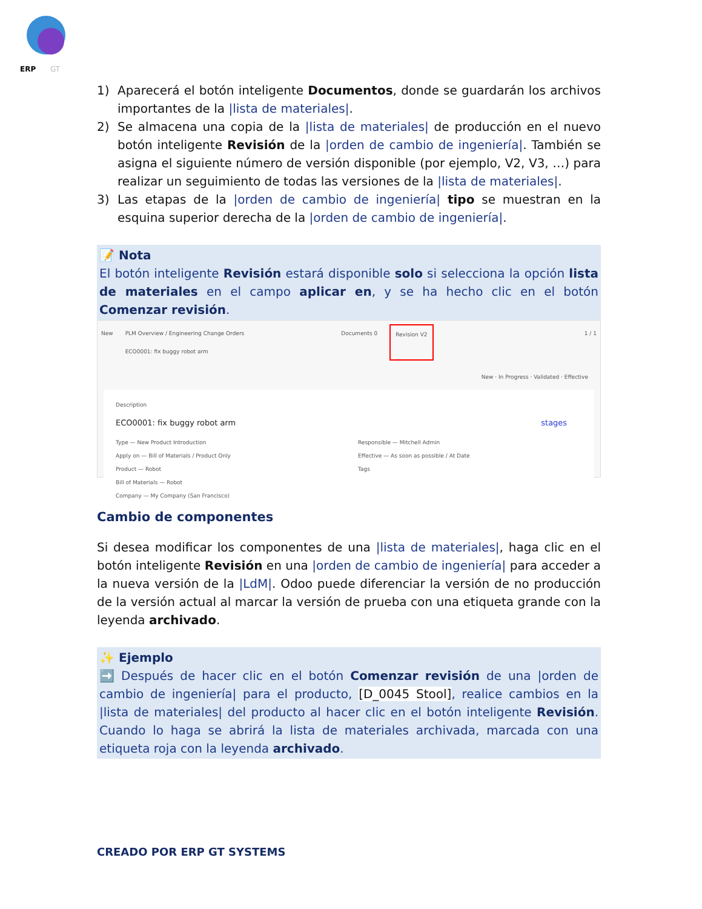ERP
GT
1) Aparecerá el botón inteligente Documentos, donde se guardarán los archivos importantes de la |lista de materiales|.
2) Se almacena una copia de la |lista de materiales| de producción en el nuevo botón inteligente Revisión de la |orden de cambio de ingeniería|. También se asigna el siguiente número de versión disponible (por ejemplo, V2, V3, …) para realizar un seguimiento de todas las versiones de la |lista de materiales|.
3) Las etapas de la |orden de cambio de ingeniería| tipo se muestran en la esquina superior derecha de la |orden de cambio de ingeniería|.
📝 Nota
El botón inteligente Revisión estará disponible solo si selecciona la opción lista de materiales en el campo aplicar en, y se ha hecho clic en el botón Comenzar revisión.
New PLM Overview / Engineering Change Orders
ECO0001: fix buggy robot arm Documents 0 Revision V2 1 / 1
New · In Progress · Validated · Effective
Description
ECO0001: fix buggy robot arm stages
Type — New Product Introduction
Apply on — Bill of Materials / Product Only
Product — Robot
Bill of Materials — Robot
Company — My Company (San Francisco)
Responsible — Mitchell Admin
Effective — As soon as possible / At Date
Tags
Cambio de componentes
Si desea modificar los componentes de una |lista de materiales|, haga clic en el botón inteligente Revisión en una |orden de cambio de ingeniería| para acceder a la nueva versión de la |LdM|. Odoo puede diferenciar la versión de no producción de la versión actual al marcar la versión de prueba con una etiqueta grande con la leyenda archivado.
✨ Ejemplo
➡️ Después de hacer clic en el botón Comenzar revisión de una |orden de cambio de ingeniería| para el producto, [D_0045 Stool], realice cambios en la |lista de materiales| del producto al hacer clic en el botón inteligente Revisión. Cuando lo haga se abrirá la lista de materiales archivada, marcada con una etiqueta roja con la leyenda archivado.
CREADO POR ERP GT SYSTEMS